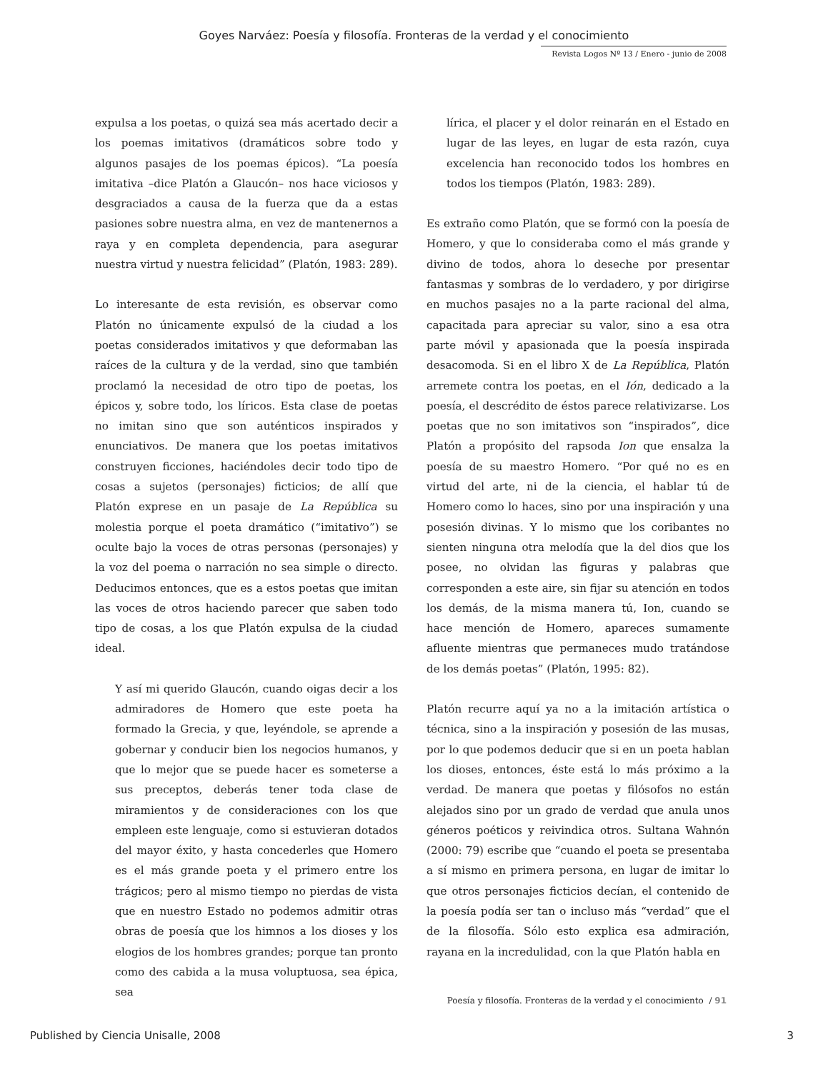Goyes Narváez: Poesía y filosofía. Fronteras de la verdad y el conocimiento
Revista Logos Nº 13 / Enero - junio de 2008
expulsa a los poetas, o quizá sea más acertado decir a los poemas imitativos (dramáticos sobre todo y algunos pasajes de los poemas épicos). “La poesía imitativa –dice Platón a Glaucón– nos hace viciosos y desgraciados a causa de la fuerza que da a estas pasiones sobre nuestra alma, en vez de mantenernos a raya y en completa dependencia, para asegurar nuestra virtud y nuestra felicidad” (Platón, 1983: 289).
Lo interesante de esta revisión, es observar como Platón no únicamente expulsó de la ciudad a los poetas considerados imitativos y que deformaban las raíces de la cultura y de la verdad, sino que también proclamó la necesidad de otro tipo de poetas, los épicos y, sobre todo, los líricos. Esta clase de poetas no imitan sino que son auténticos inspirados y enunciativos. De manera que los poetas imitativos construyen ficciones, haciéndoles decir todo tipo de cosas a sujetos (personajes) ficticios; de allí que Platón exprese en un pasaje de La República su molestia porque el poeta dramático (“imitativo”) se oculte bajo la voces de otras personas (personajes) y la voz del poema o narración no sea simple o directo. Deducimos entonces, que es a estos poetas que imitan las voces de otros haciendo parecer que saben todo tipo de cosas, a los que Platón expulsa de la ciudad ideal.
Y así mi querido Glaucón, cuando oigas decir a los admiradores de Homero que este poeta ha formado la Grecia, y que, leyéndole, se aprende a gobernar y conducir bien los negocios humanos, y que lo mejor que se puede hacer es someterse a sus preceptos, deberás tener toda clase de miramientos y de consideraciones con los que empleen este lenguaje, como si estuvieran dotados del mayor éxito, y hasta concederles que Homero es el más grande poeta y el primero entre los trágicos; pero al mismo tiempo no pierdas de vista que en nuestro Estado no podemos admitir otras obras de poesía que los himnos a los dioses y los elogios de los hombres grandes; porque tan pronto como des cabida a la musa voluptuosa, sea épica, sea
lírica, el placer y el dolor reinarán en el Estado en lugar de las leyes, en lugar de esta razón, cuya excelencia han reconocido todos los hombres en todos los tiempos (Platón, 1983: 289).
Es extraño como Platón, que se formó con la poesía de Homero, y que lo consideraba como el más grande y divino de todos, ahora lo deseche por presentar fantasmas y sombras de lo verdadero, y por dirigirse en muchos pasajes no a la parte racional del alma, capacitada para apreciar su valor, sino a esa otra parte móvil y apasionada que la poesía inspirada desacomoda. Si en el libro X de La República, Platón arremete contra los poetas, en el Ión, dedicado a la poesía, el descrédito de éstos parece relativizarse. Los poetas que no son imitativos son “inspirados”, dice Platón a propósito del rapsoda Ion que ensalza la poesía de su maestro Homero. “Por qué no es en virtud del arte, ni de la ciencia, el hablar tú de Homero como lo haces, sino por una inspiración y una posesión divinas. Y lo mismo que los coribantes no sienten ninguna otra melodía que la del dios que los posee, no olvidan las figuras y palabras que corresponden a este aire, sin fijar su atención en todos los demás, de la misma manera tú, Ion, cuando se hace mención de Homero, apareces sumamente afluente mientras que permaneces mudo tratándose de los demás poetas” (Platón, 1995: 82).
Platón recurre aquí ya no a la imitación artística o técnica, sino a la inspiración y posesión de las musas, por lo que podemos deducir que si en un poeta hablan los dioses, entonces, éste está lo más próximo a la verdad. De manera que poetas y filósofos no están alejados sino por un grado de verdad que anula unos géneros poéticos y reivindica otros. Sultana Wahnón (2000: 79) escribe que “cuando el poeta se presentaba a sí mismo en primera persona, en lugar de imitar lo que otros personajes ficticios decían, el contenido de la poesía podía ser tan o incluso más “verdad” que el de la filosofía. Sólo esto explica esa admiración, rayana en la incredulidad, con la que Platón habla en
Poesía y filosofía. Fronteras de la verdad y el conocimiento / 91
Published by Ciencia Unisalle, 2008
3